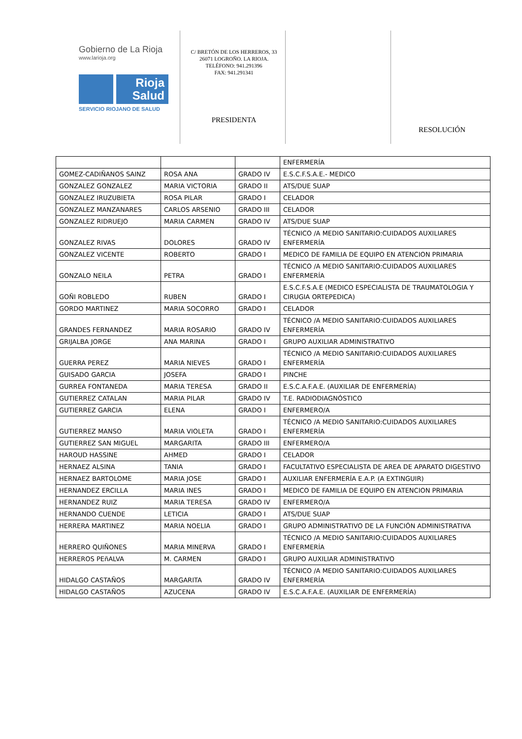Gobierno de La Rioja
www.larioja.org
Rioja Salud
SERVICIO RIOJANO DE SALUD
C/ BRETÓN DE LOS HERREROS, 33
26071 LOGROÑO. LA RIOJA.
TELÉFONO: 941.291396
FAX: 941.291341
PRESIDENTA
RESOLUCIÓN
| | | | ENFERMERÍA |
| GOMEZ-CADIÑANOS SAINZ | ROSA ANA | GRADO IV | E.S.C.F.S.A.E.- MEDICO |
| GONZALEZ GONZALEZ | MARIA VICTORIA | GRADO II | ATS/DUE SUAP |
| GONZALEZ IRUZUBIETA | ROSA PILAR | GRADO I | CELADOR |
| GONZALEZ MANZANARES | CARLOS ARSENIO | GRADO III | CELADOR |
| GONZALEZ RIDRUEJO | MARIA CARMEN | GRADO IV | ATS/DUE SUAP |
| GONZALEZ RIVAS | DOLORES | GRADO IV | TÉCNICO /A MEDIO SANITARIO:CUIDADOS AUXILIARES ENFERMERÍA |
| GONZALEZ VICENTE | ROBERTO | GRADO I | MEDICO DE FAMILIA DE EQUIPO EN ATENCION PRIMARIA |
| GONZALO NEILA | PETRA | GRADO I | TÉCNICO /A MEDIO SANITARIO:CUIDADOS AUXILIARES ENFERMERÍA |
| GOÑI ROBLEDO | RUBEN | GRADO I | E.S.C.F.S.A.E (MEDICO ESPECIALISTA DE TRAUMATOLOGIA Y CIRUGIA ORTEPEDICA) |
| GORDO MARTINEZ | MARIA SOCORRO | GRADO I | CELADOR |
| GRANDES FERNANDEZ | MARIA ROSARIO | GRADO IV | TÉCNICO /A MEDIO SANITARIO:CUIDADOS AUXILIARES ENFERMERÍA |
| GRIJALBA JORGE | ANA MARINA | GRADO I | GRUPO AUXILIAR ADMINISTRATIVO |
| GUERRA PEREZ | MARIA NIEVES | GRADO I | TÉCNICO /A MEDIO SANITARIO:CUIDADOS AUXILIARES ENFERMERÍA |
| GUISADO GARCIA | JOSEFA | GRADO I | PINCHE |
| GURREA FONTANEDA | MARIA TERESA | GRADO II | E.S.C.A.F.A.E. (AUXILIAR DE ENFERMERÍA) |
| GUTIERREZ CATALAN | MARIA PILAR | GRADO IV | T.E. RADIODIAGNÓSTICO |
| GUTIERREZ GARCIA | ELENA | GRADO I | ENFERMERO/A |
| GUTIERREZ MANSO | MARIA VIOLETA | GRADO I | TÉCNICO /A MEDIO SANITARIO:CUIDADOS AUXILIARES ENFERMERÍA |
| GUTIERREZ SAN MIGUEL | MARGARITA | GRADO III | ENFERMERO/A |
| HAROUD HASSINE | AHMED | GRADO I | CELADOR |
| HERNAEZ ALSINA | TANIA | GRADO I | FACULTATIVO ESPECIALISTA DE AREA DE APARATO DIGESTIVO |
| HERNAEZ BARTOLOME | MARIA JOSE | GRADO I | AUXILIAR ENFERMERÍA E.A.P. (A EXTINGUIR) |
| HERNANDEZ ERCILLA | MARIA INES | GRADO I | MEDICO DE FAMILIA DE EQUIPO EN ATENCION PRIMARIA |
| HERNANDEZ RUIZ | MARIA TERESA | GRADO IV | ENFERMERO/A |
| HERNANDO CUENDE | LETICIA | GRADO I | ATS/DUE SUAP |
| HERRERA MARTINEZ | MARIA NOELIA | GRADO I | GRUPO ADMINISTRATIVO DE LA FUNCIÓN ADMINISTRATIVA |
| HERRERO QUIÑONES | MARIA MINERVA | GRADO I | TÉCNICO /A MEDIO SANITARIO:CUIDADOS AUXILIARES ENFERMERÍA |
| HERREROS PEñALVA | M. CARMEN | GRADO I | GRUPO AUXILIAR ADMINISTRATIVO |
| HIDALGO CASTAÑOS | MARGARITA | GRADO IV | TÉCNICO /A MEDIO SANITARIO:CUIDADOS AUXILIARES ENFERMERÍA |
| HIDALGO CASTAÑOS | AZUCENA | GRADO IV | E.S.C.A.F.A.E. (AUXILIAR DE ENFERMERÍA) |